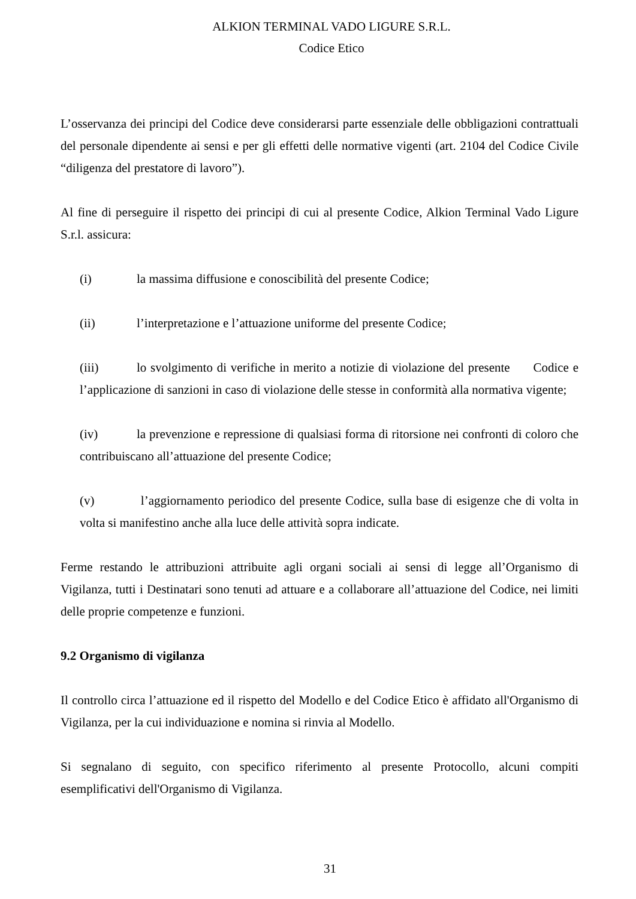ALKION TERMINAL VADO LIGURE S.R.L.
Codice Etico
L’osservanza dei principi del Codice deve considerarsi parte essenziale delle obbligazioni contrattuali del personale dipendente ai sensi e per gli effetti delle normative vigenti (art. 2104 del Codice Civile “diligenza del prestatore di lavoro”).
Al fine di perseguire il rispetto dei principi di cui al presente Codice, Alkion Terminal Vado Ligure S.r.l. assicura:
(i) la massima diffusione e conoscibilità del presente Codice;
(ii) l’interpretazione e l’attuazione uniforme del presente Codice;
(iii) lo svolgimento di verifiche in merito a notizie di violazione del presente Codice e l’applicazione di sanzioni in caso di violazione delle stesse in conformità alla normativa vigente;
(iv) la prevenzione e repressione di qualsiasi forma di ritorsione nei confronti di coloro che contribuiscano all’attuazione del presente Codice;
(v) l’aggiornamento periodico del presente Codice, sulla base di esigenze che di volta in volta si manifestino anche alla luce delle attività sopra indicate.
Ferme restando le attribuzioni attribuite agli organi sociali ai sensi di legge all’Organismo di Vigilanza, tutti i Destinatari sono tenuti ad attuare e a collaborare all’attuazione del Codice, nei limiti delle proprie competenze e funzioni.
9.2 Organismo di vigilanza
Il controllo circa l’attuazione ed il rispetto del Modello e del Codice Etico è affidato all'Organismo di Vigilanza, per la cui individuazione e nomina si rinvia al Modello.
Si segnalano di seguito, con specifico riferimento al presente Protocollo, alcuni compiti esemplificativi dell'Organismo di Vigilanza.
31